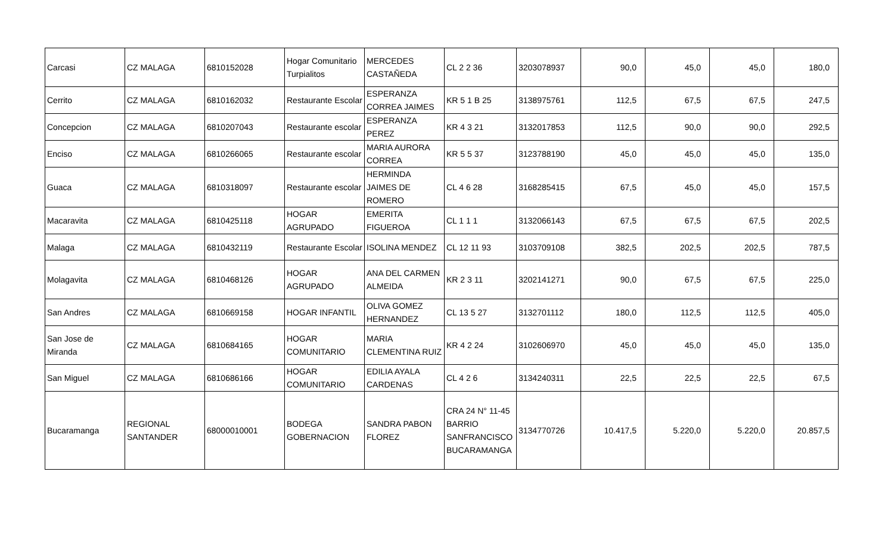| Carcasi | CZ MALAGA | 6810152028 | Hogar Comunitario Turpialitos | MERCEDES CASTAÑEDA | CL 2 2 36 | 3203078937 | 90,0 | 45,0 | 45,0 | 180,0 |
| Cerrito | CZ MALAGA | 6810162032 | Restaurante Escolar | ESPERANZA CORREA JAIMES | KR 5 1 B 25 | 3138975761 | 112,5 | 67,5 | 67,5 | 247,5 |
| Concepcion | CZ MALAGA | 6810207043 | Restaurante escolar | ESPERANZA PEREZ | KR 4 3 21 | 3132017853 | 112,5 | 90,0 | 90,0 | 292,5 |
| Enciso | CZ MALAGA | 6810266065 | Restaurante escolar | MARIA AURORA CORREA | KR 5 5 37 | 3123788190 | 45,0 | 45,0 | 45,0 | 135,0 |
| Guaca | CZ MALAGA | 6810318097 | Restaurante escolar | HERMINDA JAIMES DE ROMERO | CL 4 6 28 | 3168285415 | 67,5 | 45,0 | 45,0 | 157,5 |
| Macaravita | CZ MALAGA | 6810425118 | HOGAR AGRUPADO | EMERITA FIGUEROA | CL 1 1 1 | 3132066143 | 67,5 | 67,5 | 67,5 | 202,5 |
| Malaga | CZ MALAGA | 6810432119 | Restaurante Escolar | ISOLINA MENDEZ | CL 12 11 93 | 3103709108 | 382,5 | 202,5 | 202,5 | 787,5 |
| Molagavita | CZ MALAGA | 6810468126 | HOGAR AGRUPADO | ANA DEL CARMEN ALMEIDA | KR 2 3 11 | 3202141271 | 90,0 | 67,5 | 67,5 | 225,0 |
| San Andres | CZ MALAGA | 6810669158 | HOGAR INFANTIL | OLIVA GOMEZ HERNANDEZ | CL 13 5 27 | 3132701112 | 180,0 | 112,5 | 112,5 | 405,0 |
| San Jose de Miranda | CZ MALAGA | 6810684165 | HOGAR COMUNITARIO | MARIA CLEMENTINA RUIZ | KR 4 2 24 | 3102606970 | 45,0 | 45,0 | 45,0 | 135,0 |
| San Miguel | CZ MALAGA | 6810686166 | HOGAR COMUNITARIO | EDILIA AYALA CARDENAS | CL 4 2 6 | 3134240311 | 22,5 | 22,5 | 22,5 | 67,5 |
| Bucaramanga | REGIONAL SANTANDER | 68000010001 | BODEGA GOBERNACION | SANDRA PABON FLOREZ | CRA 24 N° 11-45 BARRIO SANFRANCISCO BUCARAMANGA | 3134770726 | 10.417,5 | 5.220,0 | 5.220,0 | 20.857,5 |